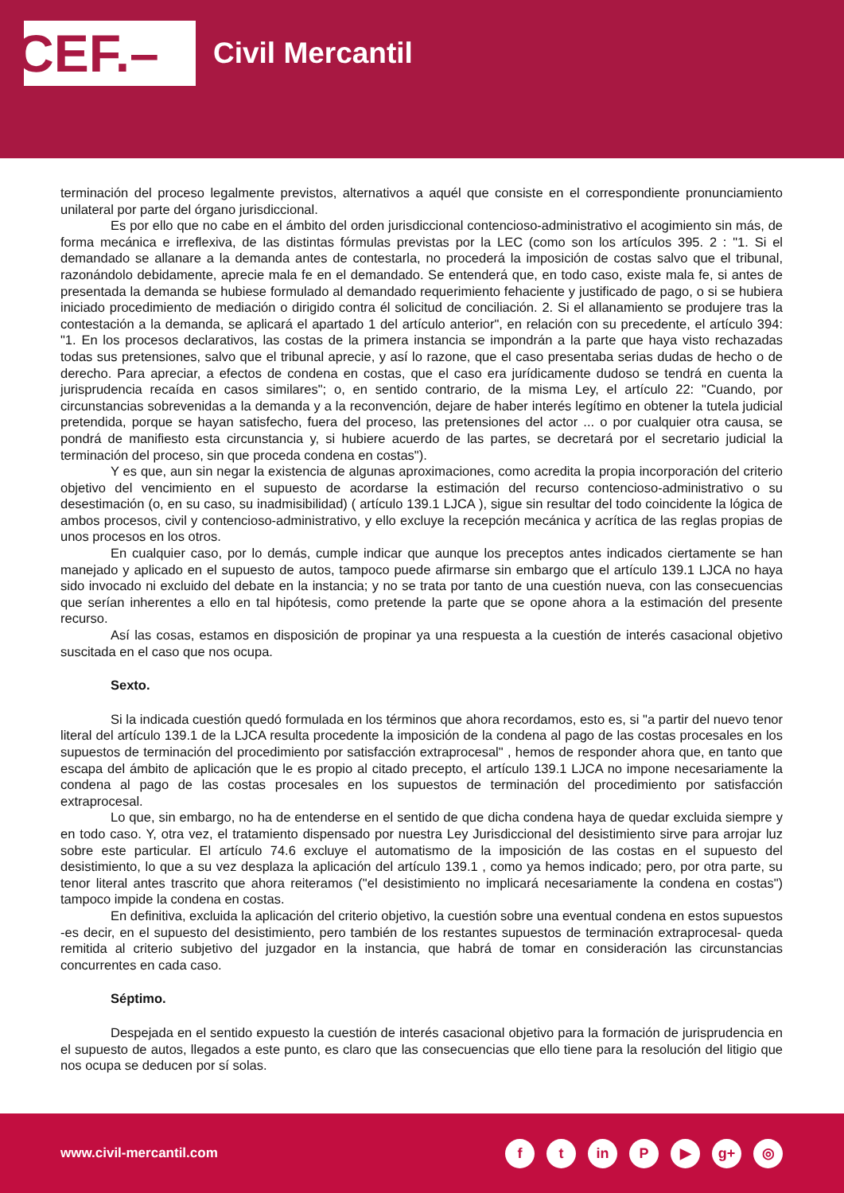CEF.–
Civil Mercantil
terminación del proceso legalmente previstos, alternativos a aquél que consiste en el correspondiente pronunciamiento unilateral por parte del órgano jurisdiccional.
Es por ello que no cabe en el ámbito del orden jurisdiccional contencioso-administrativo el acogimiento sin más, de forma mecánica e irreflexiva, de las distintas fórmulas previstas por la LEC (como son los artículos 395. 2 : "1. Si el demandado se allanare a la demanda antes de contestarla, no procederá la imposición de costas salvo que el tribunal, razonándolo debidamente, aprecie mala fe en el demandado. Se entenderá que, en todo caso, existe mala fe, si antes de presentada la demanda se hubiese formulado al demandado requerimiento fehaciente y justificado de pago, o si se hubiera iniciado procedimiento de mediación o dirigido contra él solicitud de conciliación. 2. Si el allanamiento se produjere tras la contestación a la demanda, se aplicará el apartado 1 del artículo anterior", en relación con su precedente, el artículo 394: "1. En los procesos declarativos, las costas de la primera instancia se impondrán a la parte que haya visto rechazadas todas sus pretensiones, salvo que el tribunal aprecie, y así lo razone, que el caso presentaba serias dudas de hecho o de derecho. Para apreciar, a efectos de condena en costas, que el caso era jurídicamente dudoso se tendrá en cuenta la jurisprudencia recaída en casos similares"; o, en sentido contrario, de la misma Ley, el artículo 22: "Cuando, por circunstancias sobrevenidas a la demanda y a la reconvención, dejare de haber interés legítimo en obtener la tutela judicial pretendida, porque se hayan satisfecho, fuera del proceso, las pretensiones del actor ... o por cualquier otra causa, se pondrá de manifiesto esta circunstancia y, si hubiere acuerdo de las partes, se decretará por el secretario judicial la terminación del proceso, sin que proceda condena en costas").
Y es que, aun sin negar la existencia de algunas aproximaciones, como acredita la propia incorporación del criterio objetivo del vencimiento en el supuesto de acordarse la estimación del recurso contencioso-administrativo o su desestimación (o, en su caso, su inadmisibilidad) ( artículo 139.1 LJCA ), sigue sin resultar del todo coincidente la lógica de ambos procesos, civil y contencioso-administrativo, y ello excluye la recepción mecánica y acrítica de las reglas propias de unos procesos en los otros.
En cualquier caso, por lo demás, cumple indicar que aunque los preceptos antes indicados ciertamente se han manejado y aplicado en el supuesto de autos, tampoco puede afirmarse sin embargo que el artículo 139.1 LJCA no haya sido invocado ni excluido del debate en la instancia; y no se trata por tanto de una cuestión nueva, con las consecuencias que serían inherentes a ello en tal hipótesis, como pretende la parte que se opone ahora a la estimación del presente recurso.
Así las cosas, estamos en disposición de propinar ya una respuesta a la cuestión de interés casacional objetivo suscitada en el caso que nos ocupa.
Sexto.
Si la indicada cuestión quedó formulada en los términos que ahora recordamos, esto es, si "a partir del nuevo tenor literal del artículo 139.1 de la LJCA resulta procedente la imposición de la condena al pago de las costas procesales en los supuestos de terminación del procedimiento por satisfacción extraprocesal" , hemos de responder ahora que, en tanto que escapa del ámbito de aplicación que le es propio al citado precepto, el artículo 139.1 LJCA no impone necesariamente la condena al pago de las costas procesales en los supuestos de terminación del procedimiento por satisfacción extraprocesal.
Lo que, sin embargo, no ha de entenderse en el sentido de que dicha condena haya de quedar excluida siempre y en todo caso. Y, otra vez, el tratamiento dispensado por nuestra Ley Jurisdiccional del desistimiento sirve para arrojar luz sobre este particular. El artículo 74.6 excluye el automatismo de la imposición de las costas en el supuesto del desistimiento, lo que a su vez desplaza la aplicación del artículo 139.1 , como ya hemos indicado; pero, por otra parte, su tenor literal antes trascrito que ahora reiteramos ("el desistimiento no implicará necesariamente la condena en costas") tampoco impide la condena en costas.
En definitiva, excluida la aplicación del criterio objetivo, la cuestión sobre una eventual condena en estos supuestos -es decir, en el supuesto del desistimiento, pero también de los restantes supuestos de terminación extraprocesal- queda remitida al criterio subjetivo del juzgador en la instancia, que habrá de tomar en consideración las circunstancias concurrentes en cada caso.
Séptimo.
Despejada en el sentido expuesto la cuestión de interés casacional objetivo para la formación de jurisprudencia en el supuesto de autos, llegados a este punto, es claro que las consecuencias que ello tiene para la resolución del litigio que nos ocupa se deducen por sí solas.
www.civil-mercantil.com
f t in P ▶ g+ ◎